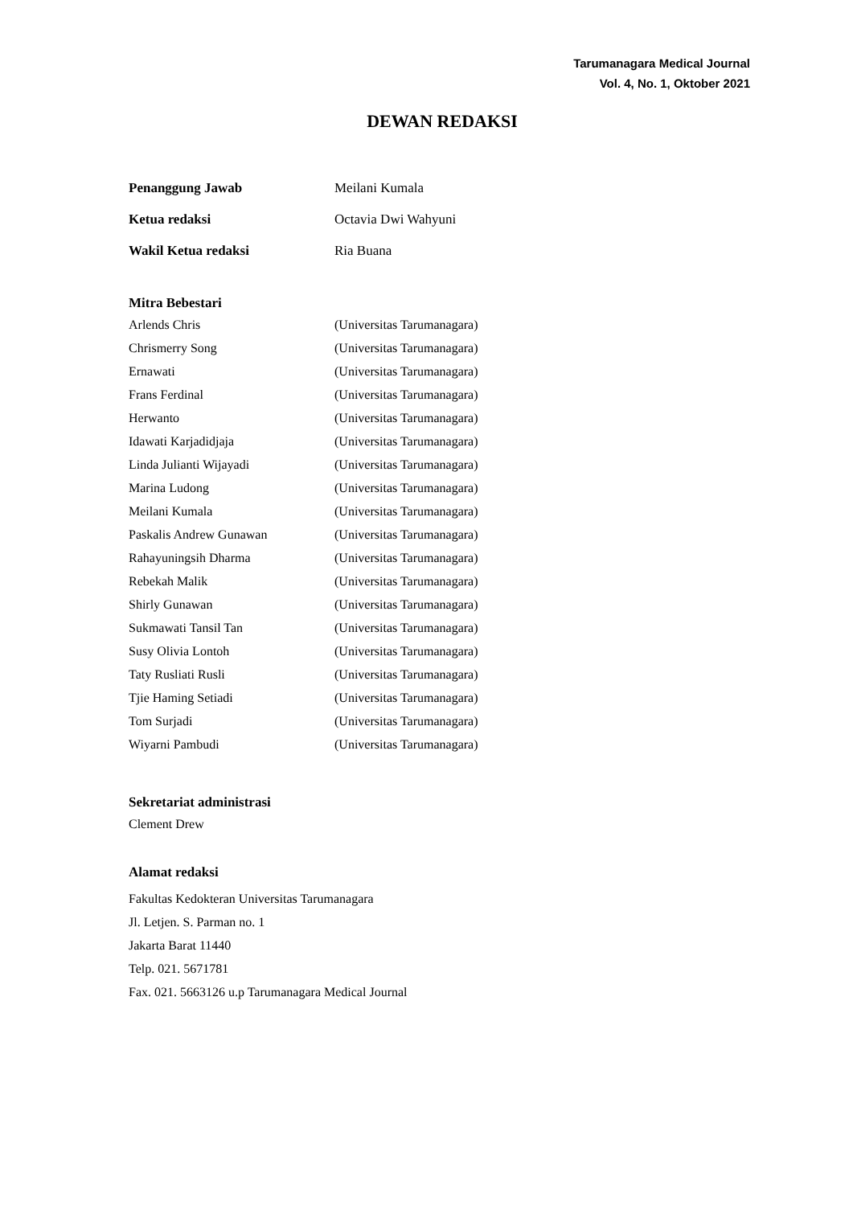Tarumanagara Medical Journal
Vol. 4, No. 1, Oktober 2021
DEWAN REDAKSI
Penanggung Jawab Meilani Kumala
Ketua redaksi Octavia Dwi Wahyuni
Wakil Ketua redaksi Ria Buana
Mitra Bebestari
Arlends Chris (Universitas Tarumanagara)
Chrismerry Song (Universitas Tarumanagara)
Ernawati (Universitas Tarumanagara)
Frans Ferdinal (Universitas Tarumanagara)
Herwanto (Universitas Tarumanagara)
Idawati Karjadidjaja (Universitas Tarumanagara)
Linda Julianti Wijayadi (Universitas Tarumanagara)
Marina Ludong (Universitas Tarumanagara)
Meilani Kumala (Universitas Tarumanagara)
Paskalis Andrew Gunawan (Universitas Tarumanagara)
Rahayuningsih Dharma (Universitas Tarumanagara)
Rebekah Malik (Universitas Tarumanagara)
Shirly Gunawan (Universitas Tarumanagara)
Sukmawati Tansil Tan (Universitas Tarumanagara)
Susy Olivia Lontoh (Universitas Tarumanagara)
Taty Rusliati Rusli (Universitas Tarumanagara)
Tjie Haming Setiadi (Universitas Tarumanagara)
Tom Surjadi (Universitas Tarumanagara)
Wiyarni Pambudi (Universitas Tarumanagara)
Sekretariat administrasi
Clement Drew
Alamat redaksi
Fakultas Kedokteran Universitas Tarumanagara
Jl. Letjen. S. Parman no. 1
Jakarta Barat 11440
Telp. 021. 5671781
Fax. 021. 5663126 u.p Tarumanagara Medical Journal